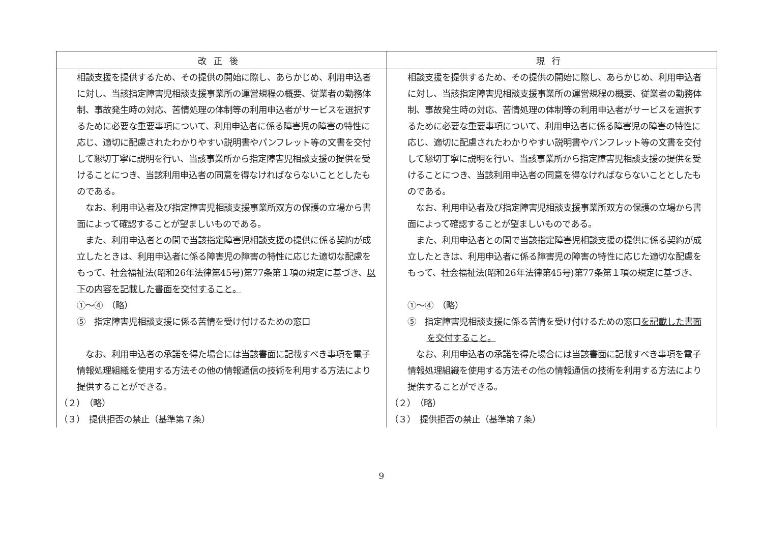| 改正後 | 現行 |
| --- | --- |
| 相談支援を提供するため、その提供の開始に際し、あらかじめ、利用申込者に対し、当該指定障害児相談支援事業所の運営規程の概要、従業者の勤務体制、事故発生時の対応、苦情処理の体制等の利用申込者がサービスを選択するために必要な重要事項について、利用申込者に係る障害児の障害の特性に応じ、適切に配慮されたわかりやすい説明書やパンフレット等の文書を交付して懇切丁寧に説明を行い、当該事業所から指定障害児相談支援の提供を受けることにつき、当該利用申込者の同意を得なければならないこととしたものである。 なお、利用申込者及び指定障害児相談支援事業所双方の保護の立場から書面によって確認することが望ましいものである。 また、利用申込者との間で当該指定障害児相談支援の提供に係る契約が成立したときは、利用申込者に係る障害児の障害の特性に応じた適切な配慮をもって、社会福祉法(昭和26年法律第45号)第77条第１項の規定に基づき、 以下の内容を記載した書面を交付すること。 ①～④ （略） ⑤ 指定障害児相談支援に係る苦情を受け付けるための窓口 なお、利用申込者の承諾を得た場合には当該書面に記載すべき事項を電子情報処理組織を使用する方法その他の情報通信の技術を利用する方法により提供することができる。 （２） （略） （３） 提供拒否の禁止（基準第７条） | 相談支援を提供するため、その提供の開始に際し、あらかじめ、利用申込者に対し、当該指定障害児相談支援事業所の運営規程の概要、従業者の勤務体制、事故発生時の対応、苦情処理の体制等の利用申込者がサービスを選択するために必要な重要事項について、利用申込者に係る障害児の障害の特性に応じ、適切に配慮されたわかりやすい説明書やパンフレット等の文書を交付して懇切丁寧に説明を行い、当該事業所から指定障害児相談支援の提供を受けることにつき、当該利用申込者の同意を得なければならないこととしたものである。 なお、利用申込者及び指定障害児相談支援事業所双方の保護の立場から書面によって確認することが望ましいものである。 また、利用申込者との間で当該指定障害児相談支援の提供に係る契約が成立したときは、利用申込者に係る障害児の障害の特性に応じた適切な配慮をもって、社会福祉法(昭和26年法律第45号)第77条第１項の規定に基づき、 ①～④ （略） ⑤ 指定障害児相談支援に係る苦情を受け付けるための窓口 を記載した書面を交付すること。 なお、利用申込者の承諾を得た場合には当該書面に記載すべき事項を電子情報処理組織を使用する方法その他の情報通信の技術を利用する方法により提供することができる。 （２） （略） （３） 提供拒否の禁止（基準第７条） |
9